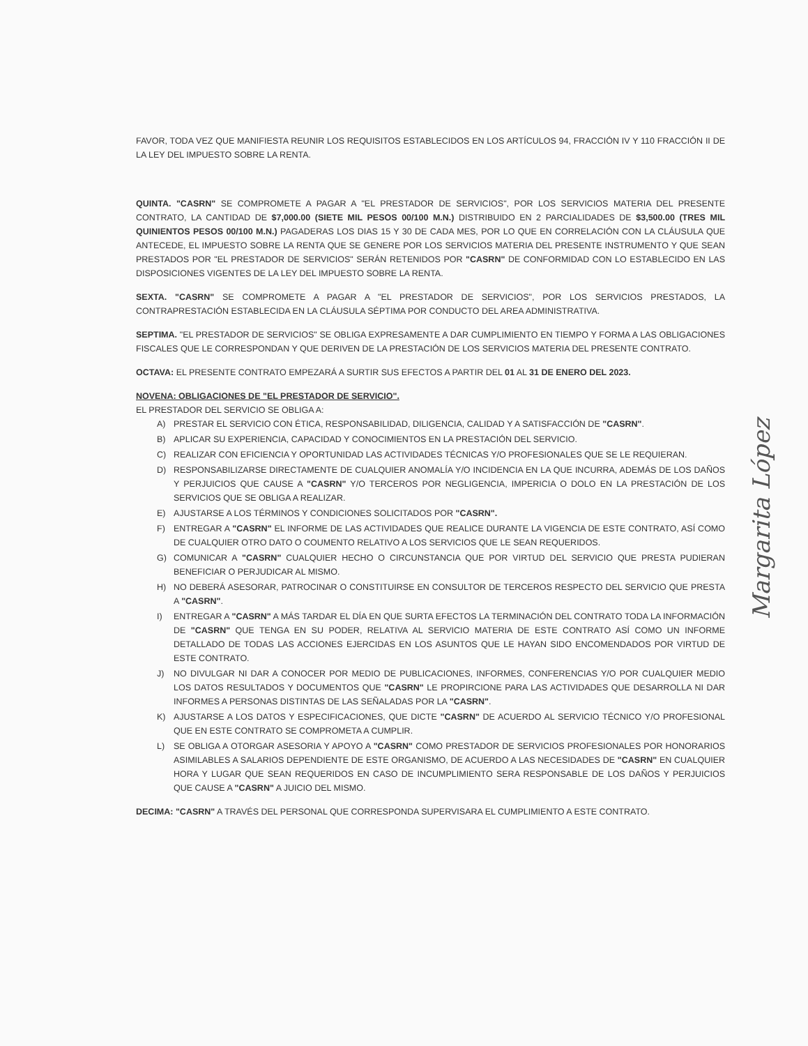FAVOR, TODA VEZ QUE MANIFIESTA REUNIR LOS REQUISITOS ESTABLECIDOS EN LOS ARTÍCULOS 94, FRACCIÓN IV Y 110 FRACCIÓN II DE LA LEY DEL IMPUESTO SOBRE LA RENTA.
QUINTA. "CASRN" SE COMPROMETE A PAGAR A "EL PRESTADOR DE SERVICIOS", POR LOS SERVICIOS MATERIA DEL PRESENTE CONTRATO, LA CANTIDAD DE $7,000.00 (SIETE MIL PESOS 00/100 M.N.) DISTRIBUIDO EN 2 PARCIALIDADES DE $3,500.00 (TRES MIL QUINIENTOS PESOS 00/100 M.N.) PAGADERAS LOS DIAS 15 Y 30 DE CADA MES, POR LO QUE EN CORRELACIÓN CON LA CLÁUSULA QUE ANTECEDE, EL IMPUESTO SOBRE LA RENTA QUE SE GENERE POR LOS SERVICIOS MATERIA DEL PRESENTE INSTRUMENTO Y QUE SEAN PRESTADOS POR "EL PRESTADOR DE SERVICIOS" SERÁN RETENIDOS POR "CASRN" DE CONFORMIDAD CON LO ESTABLECIDO EN LAS DISPOSICIONES VIGENTES DE LA LEY DEL IMPUESTO SOBRE LA RENTA.
SEXTA. "CASRN" SE COMPROMETE A PAGAR A "EL PRESTADOR DE SERVICIOS", POR LOS SERVICIOS PRESTADOS, LA CONTRAPRESTACIÓN ESTABLECIDA EN LA CLÁUSULA SÉPTIMA POR CONDUCTO DEL AREA ADMINISTRATIVA.
SEPTIMA. "EL PRESTADOR DE SERVICIOS" SE OBLIGA EXPRESAMENTE A DAR CUMPLIMIENTO EN TIEMPO Y FORMA A LAS OBLIGACIONES FISCALES QUE LE CORRESPONDAN Y QUE DERIVEN DE LA PRESTACIÓN DE LOS SERVICIOS MATERIA DEL PRESENTE CONTRATO.
OCTAVA: EL PRESENTE CONTRATO EMPEZARÁ A SURTIR SUS EFECTOS A PARTIR DEL 01 AL 31 DE ENERO DEL 2023.
NOVENA: OBLIGACIONES DE "EL PRESTADOR DE SERVICIO".
EL PRESTADOR DEL SERVICIO SE OBLIGA A:
A) PRESTAR EL SERVICIO CON ÉTICA, RESPONSABILIDAD, DILIGENCIA, CALIDAD Y A SATISFACCIÓN DE "CASRN".
B) APLICAR SU EXPERIENCIA, CAPACIDAD Y CONOCIMIENTOS EN LA PRESTACIÓN DEL SERVICIO.
C) REALIZAR CON EFICIENCIA Y OPORTUNIDAD LAS ACTIVIDADES TÉCNICAS Y/O PROFESIONALES QUE SE LE REQUIERAN.
D) RESPONSABILIZARSE DIRECTAMENTE DE CUALQUIER ANOMALÍA Y/O INCIDENCIA EN LA QUE INCURRA, ADEMÁS DE LOS DAÑOS Y PERJUICIOS QUE CAUSE A "CASRN" Y/O TERCEROS POR NEGLIGENCIA, IMPERICIA O DOLO EN LA PRESTACIÓN DE LOS SERVICIOS QUE SE OBLIGA A REALIZAR.
E) AJUSTARSE A LOS TÉRMINOS Y CONDICIONES SOLICITADOS POR "CASRN".
F) ENTREGAR A "CASRN" EL INFORME DE LAS ACTIVIDADES QUE REALICE DURANTE LA VIGENCIA DE ESTE CONTRATO, ASÍ COMO DE CUALQUIER OTRO DATO O COUMENTO RELATIVO A LOS SERVICIOS QUE LE SEAN REQUERIDOS.
G) COMUNICAR A "CASRN" CUALQUIER HECHO O CIRCUNSTANCIA QUE POR VIRTUD DEL SERVICIO QUE PRESTA PUDIERAN BENEFICIAR O PERJUDICAR AL MISMO.
H) NO DEBERÁ ASESORAR, PATROCINAR O CONSTITUIRSE EN CONSULTOR DE TERCEROS RESPECTO DEL SERVICIO QUE PRESTA A "CASRN".
I) ENTREGAR A "CASRN" A MÁS TARDAR EL DÍA EN QUE SURTA EFECTOS LA TERMINACIÓN DEL CONTRATO TODA LA INFORMACIÓN DE "CASRN" QUE TENGA EN SU PODER, RELATIVA AL SERVICIO MATERIA DE ESTE CONTRATO ASÍ COMO UN INFORME DETALLADO DE TODAS LAS ACCIONES EJERCIDAS EN LOS ASUNTOS QUE LE HAYAN SIDO ENCOMENDADOS POR VIRTUD DE ESTE CONTRATO.
J) NO DIVULGAR NI DAR A CONOCER POR MEDIO DE PUBLICACIONES, INFORMES, CONFERENCIAS Y/O POR CUALQUIER MEDIO LOS DATOS RESULTADOS Y DOCUMENTOS QUE "CASRN" LE PROPIRCIONE PARA LAS ACTIVIDADES QUE DESARROLLA NI DAR INFORMES A PERSONAS DISTINTAS DE LAS SEÑALADAS POR LA "CASRN".
K) AJUSTARSE A LOS DATOS Y ESPECIFICACIONES, QUE DICTE "CASRN" DE ACUERDO AL SERVICIO TÉCNICO Y/O PROFESIONAL QUE EN ESTE CONTRATO SE COMPROMETA A CUMPLIR.
L) SE OBLIGA A OTORGAR ASESORIA Y APOYO A "CASRN" COMO PRESTADOR DE SERVICIOS PROFESIONALES POR HONORARIOS ASIMILABLES A SALARIOS DEPENDIENTE DE ESTE ORGANISMO, DE ACUERDO A LAS NECESIDADES DE "CASRN" EN CUALQUIER HORA Y LUGAR QUE SEAN REQUERIDOS EN CASO DE INCUMPLIMIENTO SERA RESPONSABLE DE LOS DAÑOS Y PERJUICIOS QUE CAUSE A "CASRN" A JUICIO DEL MISMO.
DECIMA: "CASRN" A TRAVÉS DEL PERSONAL QUE CORRESPONDA SUPERVISARA EL CUMPLIMIENTO A ESTE CONTRATO.
Margarita López